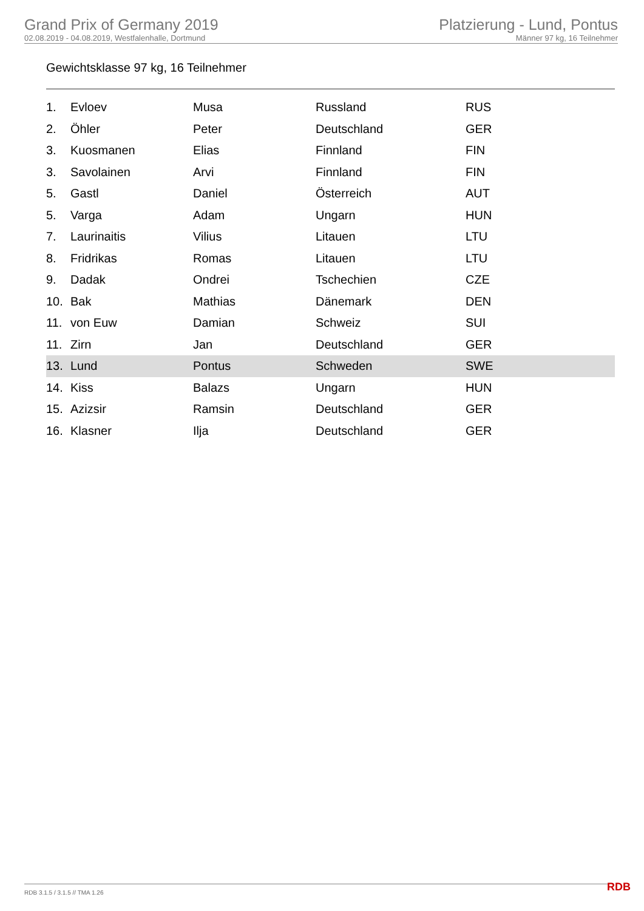Grand Prix of Germany 2019
02.08.2019 - 04.08.2019, Westfalenhalle, Dortmund
Platzierung - Lund, Pontus
Männer 97 kg, 16 Teilnehmer
Gewichtsklasse 97 kg, 16 Teilnehmer
| 1. | Evloev | Musa | Russland | RUS |
| 2. | Öhler | Peter | Deutschland | GER |
| 3. | Kuosmanen | Elias | Finnland | FIN |
| 3. | Savolainen | Arvi | Finnland | FIN |
| 5. | Gastl | Daniel | Österreich | AUT |
| 5. | Varga | Adam | Ungarn | HUN |
| 7. | Laurinaitis | Vilius | Litauen | LTU |
| 8. | Fridrikas | Romas | Litauen | LTU |
| 9. | Dadak | Ondrei | Tschechien | CZE |
| 10. | Bak | Mathias | Dänemark | DEN |
| 11. | von Euw | Damian | Schweiz | SUI |
| 11. | Zirn | Jan | Deutschland | GER |
| 13. | Lund | Pontus | Schweden | SWE |
| 14. | Kiss | Balazs | Ungarn | HUN |
| 15. | Azizsir | Ramsin | Deutschland | GER |
| 16. | Klasner | Ilja | Deutschland | GER |
RDB 3.1.5 / 3.1.5 // TMA 1.26 RDB